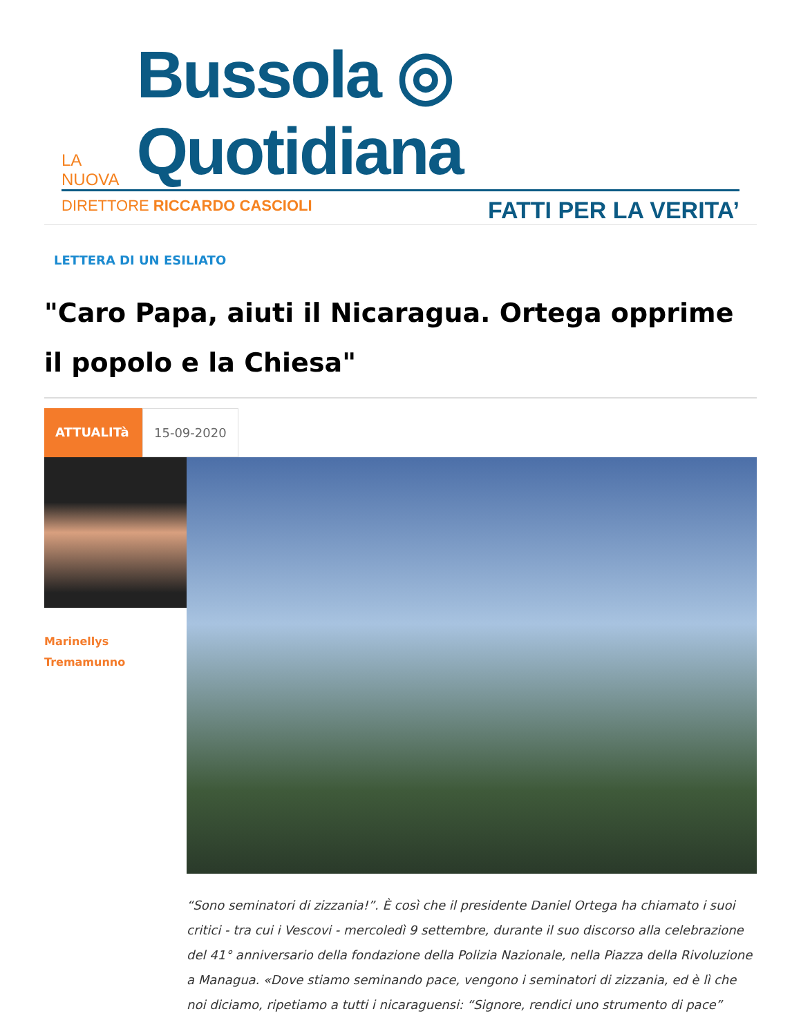LA NUOVA Bussola ◎ Quotidiana
DIRETTORE RICCARDO CASCIOLI FATTI PER LA VERITA’
LETTERA DI UN ESILIATO
"Caro Papa, aiuti il Nicaragua. Ortega opprime il popolo e la Chiesa"
ATTUALITà 15-09-2020
Marinellys
Tremamunno
“Sono seminatori di zizzania!”. È così che il presidente Daniel Ortega ha chiamato i suoi critici - tra cui i Vescovi - mercoledì 9 settembre, durante il suo discorso alla celebrazione del 41° anniversario della fondazione della Polizia Nazionale, nella Piazza della Rivoluzione a Managua. «Dove stiamo seminando pace, vengono i seminatori di zizzania, ed è lì che noi diciamo, ripetiamo a tutti i nicaraguensi: “Signore, rendici uno strumento di pace”